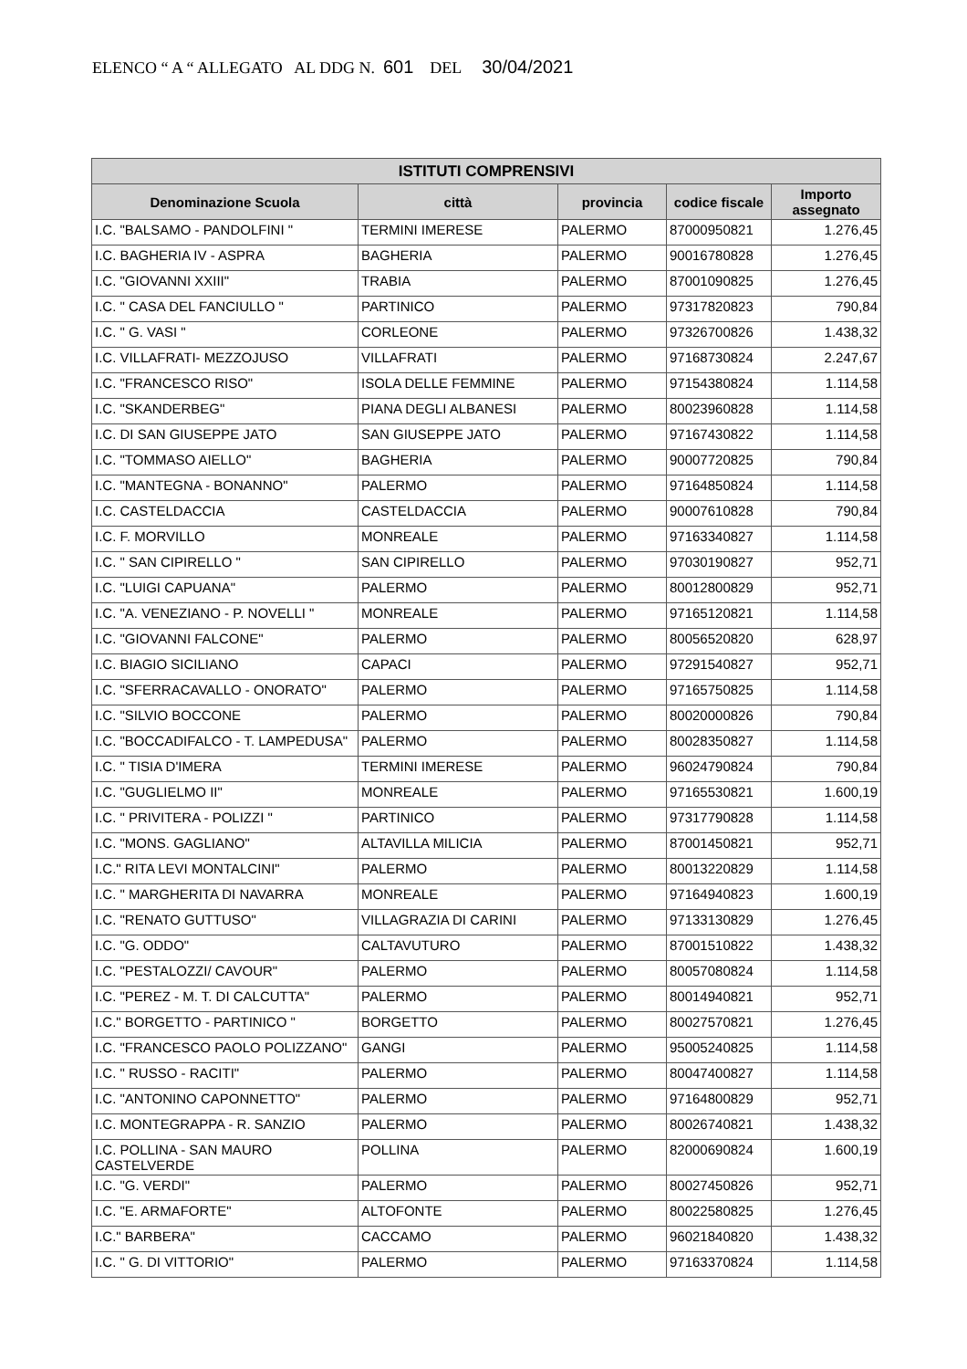ELENCO “ A “ ALLEGATO AL DDG N. 601 DEL 30/04/2021
| ISTITUTI COMPRENSIVI | | | | |
| --- | --- | --- | --- | --- |
| Denominazione Scuola | città | provincia | codice fiscale | Importo assegnato |
| I.C. "BALSAMO - PANDOLFINI " | TERMINI IMERESE | PALERMO | 87000950821 | 1.276,45 |
| I.C. BAGHERIA IV - ASPRA | BAGHERIA | PALERMO | 90016780828 | 1.276,45 |
| I.C. "GIOVANNI XXIII" | TRABIA | PALERMO | 87001090825 | 1.276,45 |
| I.C. " CASA DEL FANCIULLO " | PARTINICO | PALERMO | 97317820823 | 790,84 |
| I.C. " G. VASI " | CORLEONE | PALERMO | 97326700826 | 1.438,32 |
| I.C. VILLAFRATI- MEZZOJUSO | VILLAFRATI | PALERMO | 97168730824 | 2.247,67 |
| I.C. "FRANCESCO RISO" | ISOLA DELLE FEMMINE | PALERMO | 97154380824 | 1.114,58 |
| I.C. "SKANDERBEG" | PIANA DEGLI ALBANESI | PALERMO | 80023960828 | 1.114,58 |
| I.C. DI SAN GIUSEPPE JATO | SAN GIUSEPPE JATO | PALERMO | 97167430822 | 1.114,58 |
| I.C. "TOMMASO AIELLO" | BAGHERIA | PALERMO | 90007720825 | 790,84 |
| I.C. "MANTEGNA - BONANNO" | PALERMO | PALERMO | 97164850824 | 1.114,58 |
| I.C. CASTELDACCIA | CASTELDACCIA | PALERMO | 90007610828 | 790,84 |
| I.C. F. MORVILLO | MONREALE | PALERMO | 97163340827 | 1.114,58 |
| I.C. " SAN CIPIRELLO " | SAN CIPIRELLO | PALERMO | 97030190827 | 952,71 |
| I.C. "LUIGI CAPUANA" | PALERMO | PALERMO | 80012800829 | 952,71 |
| I.C. "A. VENEZIANO - P. NOVELLI " | MONREALE | PALERMO | 97165120821 | 1.114,58 |
| I.C. "GIOVANNI FALCONE" | PALERMO | PALERMO | 80056520820 | 628,97 |
| I.C. BIAGIO SICILIANO | CAPACI | PALERMO | 97291540827 | 952,71 |
| I.C. "SFERRACAVALLO - ONORATO" | PALERMO | PALERMO | 97165750825 | 1.114,58 |
| I.C. "SILVIO BOCCONE | PALERMO | PALERMO | 80020000826 | 790,84 |
| I.C. "BOCCADIFALCO - T. LAMPEDUSA" | PALERMO | PALERMO | 80028350827 | 1.114,58 |
| I.C. " TISIA D'IMERA | TERMINI IMERESE | PALERMO | 96024790824 | 790,84 |
| I.C. "GUGLIELMO II" | MONREALE | PALERMO | 97165530821 | 1.600,19 |
| I.C. " PRIVITERA - POLIZZI " | PARTINICO | PALERMO | 97317790828 | 1.114,58 |
| I.C. "MONS. GAGLIANO" | ALTAVILLA MILICIA | PALERMO | 87001450821 | 952,71 |
| I.C." RITA LEVI MONTALCINI" | PALERMO | PALERMO | 80013220829 | 1.114,58 |
| I.C. " MARGHERITA DI NAVARRA | MONREALE | PALERMO | 97164940823 | 1.600,19 |
| I.C. "RENATO GUTTUSO" | VILLAGRAZIA DI CARINI | PALERMO | 97133130829 | 1.276,45 |
| I.C. "G. ODDO" | CALTAVUTURO | PALERMO | 87001510822 | 1.438,32 |
| I.C. "PESTALOZZI/ CAVOUR" | PALERMO | PALERMO | 80057080824 | 1.114,58 |
| I.C. "PEREZ - M. T. DI CALCUTTA" | PALERMO | PALERMO | 80014940821 | 952,71 |
| I.C." BORGETTO - PARTINICO " | BORGETTO | PALERMO | 80027570821 | 1.276,45 |
| I.C. "FRANCESCO PAOLO POLIZZANO" | GANGI | PALERMO | 95005240825 | 1.114,58 |
| I.C. " RUSSO - RACITI" | PALERMO | PALERMO | 80047400827 | 1.114,58 |
| I.C. "ANTONINO CAPONNETTO" | PALERMO | PALERMO | 97164800829 | 952,71 |
| I.C. MONTEGRAPPA - R. SANZIO | PALERMO | PALERMO | 80026740821 | 1.438,32 |
| I.C. POLLINA - SAN MAURO CASTELVERDE | POLLINA | PALERMO | 82000690824 | 1.600,19 |
| I.C. "G. VERDI" | PALERMO | PALERMO | 80027450826 | 952,71 |
| I.C. "E. ARMAFORTE" | ALTOFONTE | PALERMO | 80022580825 | 1.276,45 |
| I.C." BARBERA" | CACCAMO | PALERMO | 96021840820 | 1.438,32 |
| I.C. " G. DI VITTORIO" | PALERMO | PALERMO | 97163370824 | 1.114,58 |